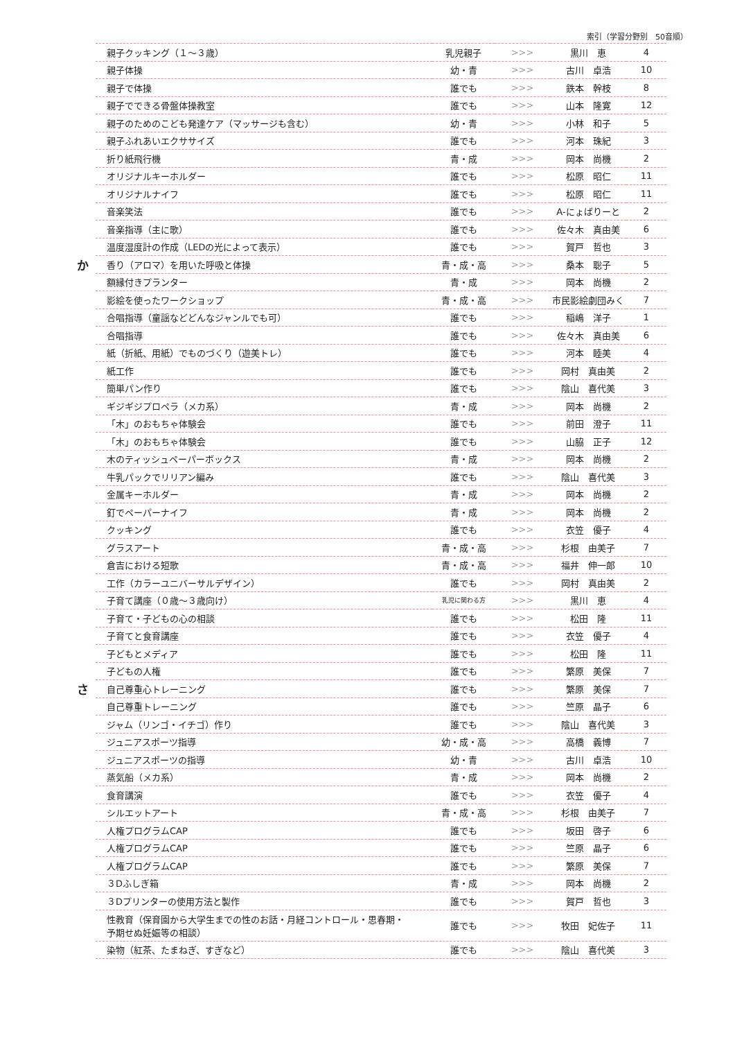索引（学習分野別　50音順）
| | 親子クッキング（１～３歳） | 乳児親子 | >>> | 黒川 恵 | 4 |
| | 親子体操 | 幼・青 | >>> | 古川 卓浩 | 10 |
| | 親子で体操 | 誰でも | >>> | 鉄本 幹枝 | 8 |
| | 親子でできる骨盤体操教室 | 誰でも | >>> | 山本 隆寛 | 12 |
| | 親子のためのこども発達ケア（マッサージも含む） | 幼・青 | >>> | 小林 和子 | 5 |
| | 親子ふれあいエクササイズ | 誰でも | >>> | 河本 珠紀 | 3 |
| | 折り紙飛行機 | 青・成 | >>> | 岡本 尚機 | 2 |
| | オリジナルキーホルダー | 誰でも | >>> | 松原 昭仁 | 11 |
| | オリジナルナイフ | 誰でも | >>> | 松原 昭仁 | 11 |
| | 音楽笑法 | 誰でも | >>> | A-にょばりーと | 2 |
| | 音楽指導（主に歌） | 誰でも | >>> | 佐々木 真由美 | 6 |
| | 温度湿度計の作成（LEDの光によって表示） | 誰でも | >>> | 賀戸 哲也 | 3 |
| か | 香り（アロマ）を用いた呼吸と体操 | 青・成・高 | >>> | 桑本 聡子 | 5 |
| | 額縁付きプランター | 青・成 | >>> | 岡本 尚機 | 2 |
| | 影絵を使ったワークショップ | 青・成・高 | >>> | 市民影絵劇団みく | 7 |
| | 合唱指導（童謡などどんなジャンルでも可） | 誰でも | >>> | 稲嶋 洋子 | 1 |
| | 合唱指導 | 誰でも | >>> | 佐々木 真由美 | 6 |
| | 紙（折紙、用紙）でものづくり（遊美トレ） | 誰でも | >>> | 河本 睦美 | 4 |
| | 紙工作 | 誰でも | >>> | 岡村 真由美 | 2 |
| | 簡単パン作り | 誰でも | >>> | 陰山 喜代美 | 3 |
| | ギジギジプロペラ（メカ系） | 青・成 | >>> | 岡本 尚機 | 2 |
| | 「木」のおもちゃ体験会 | 誰でも | >>> | 前田 澄子 | 11 |
| | 「木」のおもちゃ体験会 | 誰でも | >>> | 山脇 正子 | 12 |
| | 木のティッシュペーパーボックス | 青・成 | >>> | 岡本 尚機 | 2 |
| | 牛乳パックでリリアン編み | 誰でも | >>> | 陰山 喜代美 | 3 |
| | 金属キーホルダー | 青・成 | >>> | 岡本 尚機 | 2 |
| | 釘でペーパーナイフ | 青・成 | >>> | 岡本 尚機 | 2 |
| | クッキング | 誰でも | >>> | 衣笠 優子 | 4 |
| | グラスアート | 青・成・高 | >>> | 杉根 由美子 | 7 |
| | 倉吉における短歌 | 青・成・高 | >>> | 福井 伸一郎 | 10 |
| | 工作（カラーユニバーサルデザイン） | 誰でも | >>> | 岡村 真由美 | 2 |
| | 子育て講座（０歳～３歳向け） | 乳児に関わる方 | >>> | 黒川 恵 | 4 |
| | 子育て・子どもの心の相談 | 誰でも | >>> | 松田 隆 | 11 |
| | 子育てと食育講座 | 誰でも | >>> | 衣笠 優子 | 4 |
| | 子どもとメディア | 誰でも | >>> | 松田 隆 | 11 |
| | 子どもの人権 | 誰でも | >>> | 繁原 美保 | 7 |
| さ | 自己尊重心トレーニング | 誰でも | >>> | 繁原 美保 | 7 |
| | 自己尊重トレーニング | 誰でも | >>> | 竺原 晶子 | 6 |
| | ジャム（リンゴ・イチゴ）作り | 誰でも | >>> | 陰山 喜代美 | 3 |
| | ジュニアスポーツ指導 | 幼・成・高 | >>> | 高橋 義博 | 7 |
| | ジュニアスポーツの指導 | 幼・青 | >>> | 古川 卓浩 | 10 |
| | 蒸気船（メカ系） | 青・成 | >>> | 岡本 尚機 | 2 |
| | 食育講演 | 誰でも | >>> | 衣笠 優子 | 4 |
| | シルエットアート | 青・成・高 | >>> | 杉根 由美子 | 7 |
| | 人権プログラムCAP | 誰でも | >>> | 坂田 啓子 | 6 |
| | 人権プログラムCAP | 誰でも | >>> | 竺原 晶子 | 6 |
| | 人権プログラムCAP | 誰でも | >>> | 繁原 美保 | 7 |
| | ３Dふしぎ箱 | 青・成 | >>> | 岡本 尚機 | 2 |
| | ３Dプリンターの使用方法と製作 | 誰でも | >>> | 賀戸 哲也 | 3 |
| | 性教育（保育園から大学生までの性のお話・月経コントロール・思春期・ 予期せぬ妊娠等の相談） | 誰でも | >>> | 牧田 妃佐子 | 11 |
| | 染物（紅茶、たまねぎ、すぎなど） | 誰でも | >>> | 陰山 喜代美 | 3 |